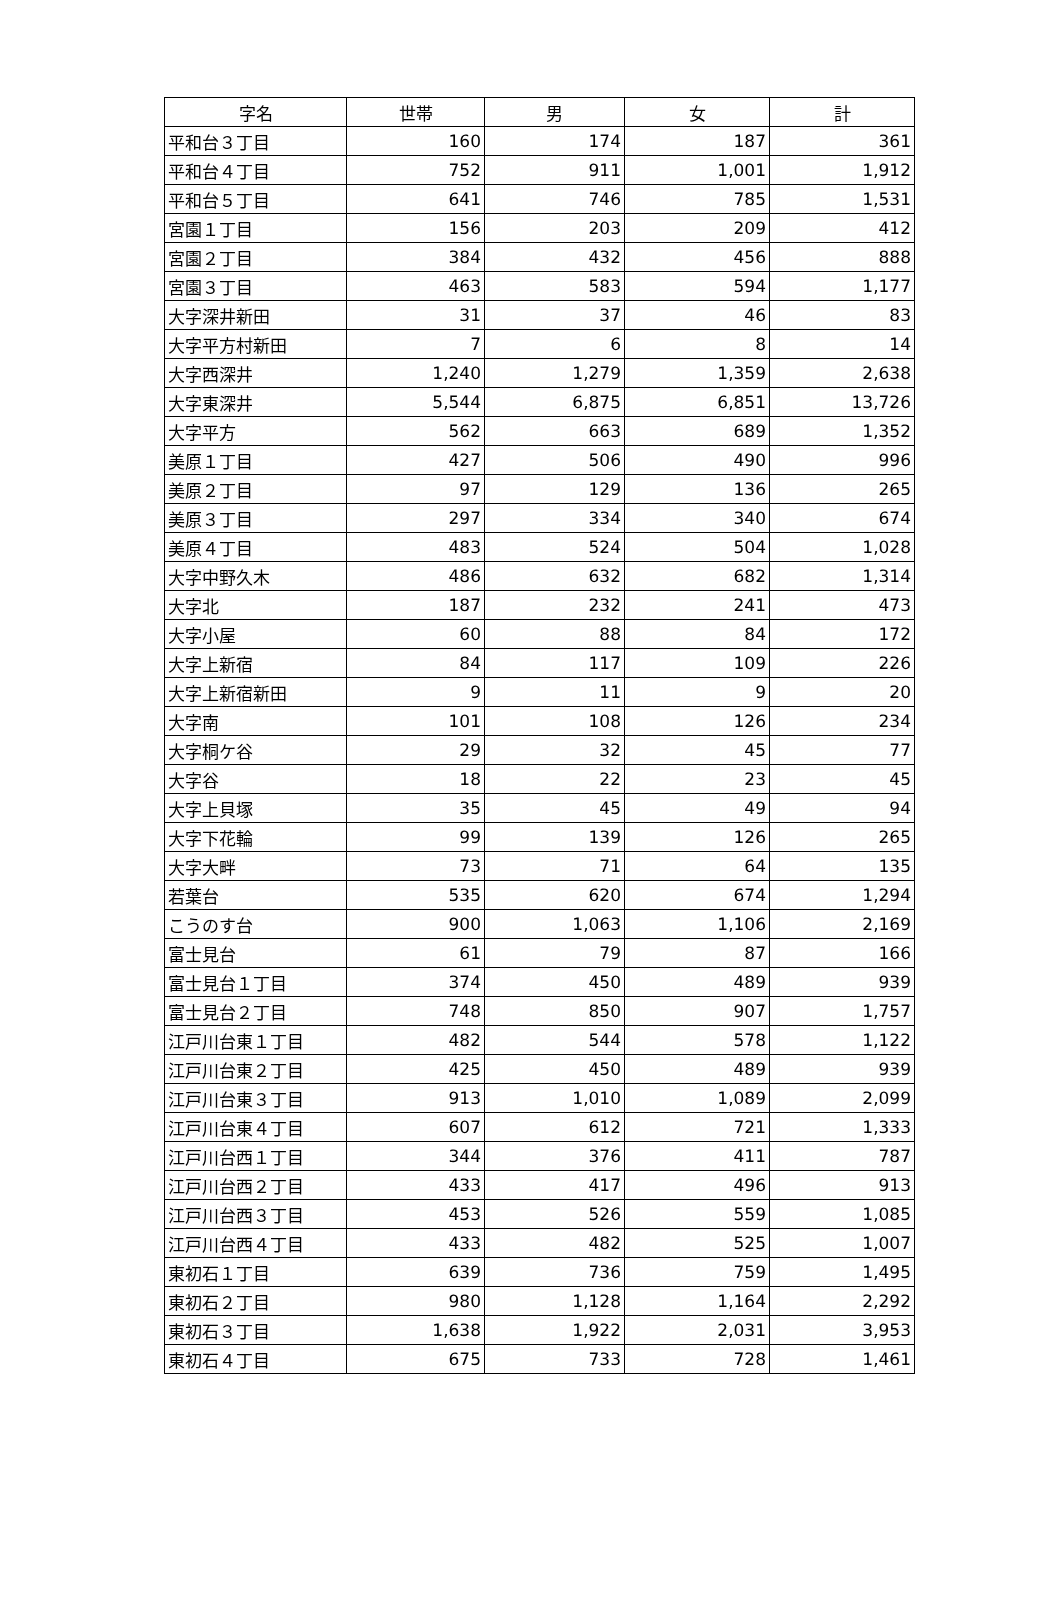| 字名 | 世帯 | 男 | 女 | 計 |
| --- | --- | --- | --- | --- |
| 平和台３丁目 | 160 | 174 | 187 | 361 |
| 平和台４丁目 | 752 | 911 | 1,001 | 1,912 |
| 平和台５丁目 | 641 | 746 | 785 | 1,531 |
| 宮園１丁目 | 156 | 203 | 209 | 412 |
| 宮園２丁目 | 384 | 432 | 456 | 888 |
| 宮園３丁目 | 463 | 583 | 594 | 1,177 |
| 大字深井新田 | 31 | 37 | 46 | 83 |
| 大字平方村新田 | 7 | 6 | 8 | 14 |
| 大字西深井 | 1,240 | 1,279 | 1,359 | 2,638 |
| 大字東深井 | 5,544 | 6,875 | 6,851 | 13,726 |
| 大字平方 | 562 | 663 | 689 | 1,352 |
| 美原１丁目 | 427 | 506 | 490 | 996 |
| 美原２丁目 | 97 | 129 | 136 | 265 |
| 美原３丁目 | 297 | 334 | 340 | 674 |
| 美原４丁目 | 483 | 524 | 504 | 1,028 |
| 大字中野久木 | 486 | 632 | 682 | 1,314 |
| 大字北 | 187 | 232 | 241 | 473 |
| 大字小屋 | 60 | 88 | 84 | 172 |
| 大字上新宿 | 84 | 117 | 109 | 226 |
| 大字上新宿新田 | 9 | 11 | 9 | 20 |
| 大字南 | 101 | 108 | 126 | 234 |
| 大字桐ケ谷 | 29 | 32 | 45 | 77 |
| 大字谷 | 18 | 22 | 23 | 45 |
| 大字上貝塚 | 35 | 45 | 49 | 94 |
| 大字下花輪 | 99 | 139 | 126 | 265 |
| 大字大畔 | 73 | 71 | 64 | 135 |
| 若葉台 | 535 | 620 | 674 | 1,294 |
| こうのす台 | 900 | 1,063 | 1,106 | 2,169 |
| 富士見台 | 61 | 79 | 87 | 166 |
| 富士見台１丁目 | 374 | 450 | 489 | 939 |
| 富士見台２丁目 | 748 | 850 | 907 | 1,757 |
| 江戸川台東１丁目 | 482 | 544 | 578 | 1,122 |
| 江戸川台東２丁目 | 425 | 450 | 489 | 939 |
| 江戸川台東３丁目 | 913 | 1,010 | 1,089 | 2,099 |
| 江戸川台東４丁目 | 607 | 612 | 721 | 1,333 |
| 江戸川台西１丁目 | 344 | 376 | 411 | 787 |
| 江戸川台西２丁目 | 433 | 417 | 496 | 913 |
| 江戸川台西３丁目 | 453 | 526 | 559 | 1,085 |
| 江戸川台西４丁目 | 433 | 482 | 525 | 1,007 |
| 東初石１丁目 | 639 | 736 | 759 | 1,495 |
| 東初石２丁目 | 980 | 1,128 | 1,164 | 2,292 |
| 東初石３丁目 | 1,638 | 1,922 | 2,031 | 3,953 |
| 東初石４丁目 | 675 | 733 | 728 | 1,461 |